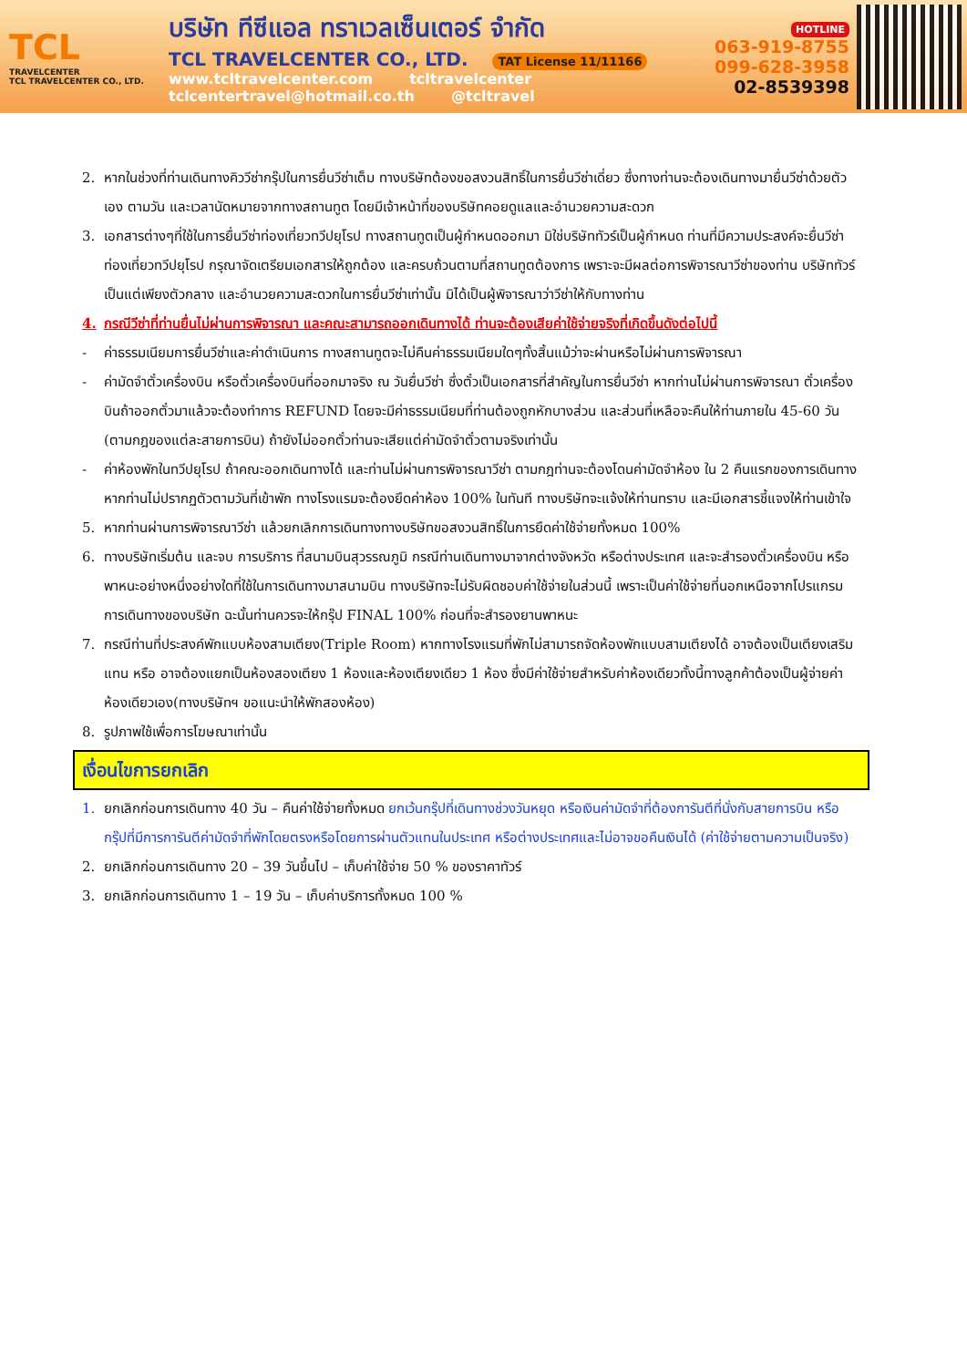TCL
TRAVELCENTER
TCL TRAVELCENTER CO., LTD.
บริษัท ทีซีแอล ทราเวลเซ็นเตอร์ จำกัด
TCL TRAVELCENTER CO., LTD. TAT License 11/11166
www.tcltravelcenter.com tcltravelcenter
tclcentertravel@hotmail.co.th @tcltravel
HOTLINE
063-919-8755
099-628-3958
02-8539398
2. หากในช่วงที่ท่านเดินทางคิววีซ่ากรุ๊ปในการยื่นวีซ่าเต็ม ทางบริษัทต้องขอสงวนสิทธิ์ในการยื่นวีซ่าเดี่ยว ซึ่งทางท่านจะต้องเดินทางมายื่นวีซ่าด้วยตัวเอง ตามวัน และเวลานัดหมายจากทางสถานทูต โดยมีเจ้าหน้าที่ของบริษัทคอยดูแลและอำนวยความสะดวก
3. เอกสารต่างๆที่ใช้ในการยื่นวีซ่าท่องเที่ยวทวีปยุโรป ทางสถานทูตเป็นผู้กำหนดออกมา มิใช่บริษัททัวร์เป็นผู้กำหนด ท่านที่มีความประสงค์จะยื่นวีซ่าท่องเที่ยวทวีปยุโรป กรุณาจัดเตรียมเอกสารให้ถูกต้อง และครบถ้วนตามที่สถานทูตต้องการ เพราะจะมีผลต่อการพิจารณาวีซ่าของท่าน บริษัททัวร์เป็นแต่เพียงตัวกลาง และอำนวยความสะดวกในการยื่นวีซ่าเท่านั้น มิได้เป็นผู้พิจารณาว่าวีซ่าให้กับทางท่าน
4. กรณีวีซ่าที่ท่านยื่นไม่ผ่านการพิจารณา และคณะสามารถออกเดินทางได้ ท่านจะต้องเสียค่าใช้จ่ายจริงที่เกิดขึ้นดังต่อไปนี้
- ค่าธรรมเนียมการยื่นวีซ่าและค่าดำเนินการ ทางสถานทูตจะไม่คืนค่าธรรมเนียมใดๆทั้งสิ้นแม้ว่าจะผ่านหรือไม่ผ่านการพิจารณา
- ค่ามัดจำตั๋วเครื่องบิน หรือตั๋วเครื่องบินที่ออกมาจริง ณ วันยื่นวีซ่า ซึ่งตั๋วเป็นเอกสารที่สำคัญในการยื่นวีซ่า หากท่านไม่ผ่านการพิจารณา ตั๋วเครื่องบินถ้าออกตั๋วมาแล้วจะต้องทำการ REFUND โดยจะมีค่าธรรมเนียมที่ท่านต้องถูกหักบางส่วน และส่วนที่เหลือจะคืนให้ท่านภายใน 45-60 วัน (ตามกฎของแต่ละสายการบิน) ถ้ายังไม่ออกตั๋วท่านจะเสียแต่ค่ามัดจำตั๋วตามจริงเท่านั้น
- ค่าห้องพักในทวีปยุโรป ถ้าคณะออกเดินทางได้ และท่านไม่ผ่านการพิจารณาวีซ่า ตามกฎท่านจะต้องโดนค่ามัดจำห้อง ใน 2 คืนแรกของการเดินทางหากท่านไม่ปรากฏตัวตามวันที่เข้าพัก ทางโรงแรมจะต้องยึดค่าห้อง 100% ในทันที ทางบริษัทจะแจ้งให้ท่านทราบ และมีเอกสารชี้แจงให้ท่านเข้าใจ
5. หากท่านผ่านการพิจารณาวีซ่า แล้วยกเลิกการเดินทางทางบริษัทขอสงวนสิทธิ์ในการยึดค่าใช้จ่ายทั้งหมด 100%
6. ทางบริษัทเริ่มต้น และจบ การบริการ ที่สนามบินสุวรรณภูมิ กรณีท่านเดินทางมาจากต่างจังหวัด หรือต่างประเทศ และจะสำรองตั๋วเครื่องบิน หรือพาหนะอย่างหนึ่งอย่างใดที่ใช้ในการเดินทางมาสนามบิน ทางบริษัทจะไม่รับผิดชอบค่าใช้จ่ายในส่วนนี้ เพราะเป็นค่าใช้จ่ายที่นอกเหนือจากโปรแกรมการเดินทางของบริษัท ฉะนั้นท่านควรจะให้กรุ๊ป FINAL 100% ก่อนที่จะสำรองยานพาหนะ
7. กรณีท่านที่ประสงค์พักแบบห้องสามเตียง(Triple Room) หากทางโรงแรมที่พักไม่สามารถจัดห้องพักแบบสามเตียงได้ อาจต้องเป็นเตียงเสริมแทน หรือ อาจต้องแยกเป็นห้องสองเตียง 1 ห้องและห้องเตียงเดียว 1 ห้อง ซึ่งมีค่าใช้จ่ายสำหรับค่าห้องเดียวทั้งนี้ทางลูกค้าต้องเป็นผู้จ่ายค่าห้องเดียวเอง(ทางบริษัทฯ ขอแนะนำให้พักสองห้อง)
8. รูปภาพใช้เพื่อการโฆษณาเท่านั้น
เงื่อนไขการยกเลิก
1. ยกเลิกก่อนการเดินทาง 40 วัน – คืนค่าใช้จ่ายทั้งหมด ยกเว้นกรุ๊ปที่เดินทางช่วงวันหยุด หรือเงินค่ามัดจำที่ต้องการันตีที่นั่งกับสายการบิน หรือ กรุ๊ปที่มีการการันตีค่ามัดจำที่พักโดยตรงหรือโดยการผ่านตัวแทนในประเทศ หรือต่างประเทศและไม่อาจขอคืนเงินได้ (ค่าใช้จ่ายตามความเป็นจริง)
2. ยกเลิกก่อนการเดินทาง 20 – 39 วันขึ้นไป – เก็บค่าใช้จ่าย 50 % ของราคาทัวร์
3. ยกเลิกก่อนการเดินทาง 1 – 19 วัน – เก็บค่าบริการทั้งหมด 100 %